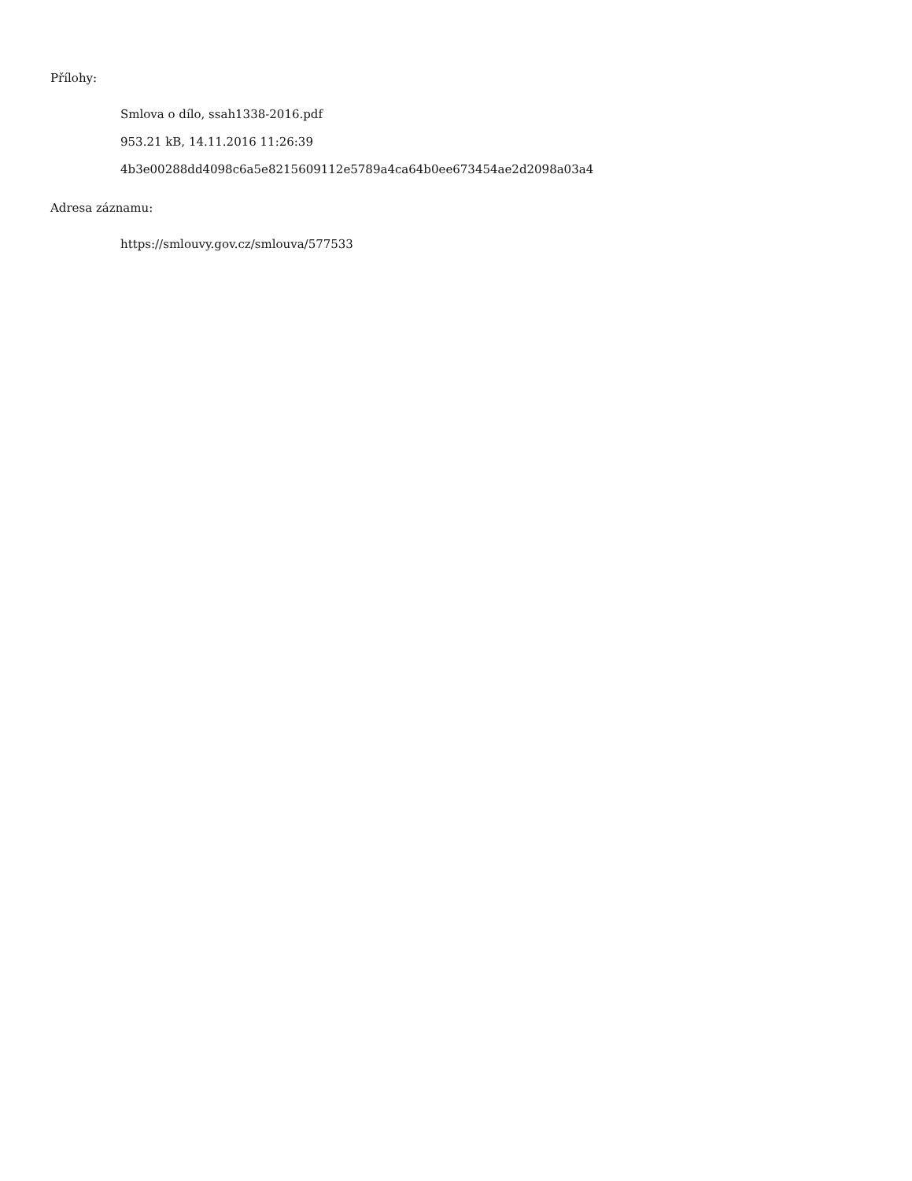Přílohy:
Smlova o dílo, ssah1338-2016.pdf
953.21 kB, 14.11.2016 11:26:39
4b3e00288dd4098c6a5e8215609112e5789a4ca64b0ee673454ae2d2098a03a4
Adresa záznamu:
https://smlouvy.gov.cz/smlouva/577533